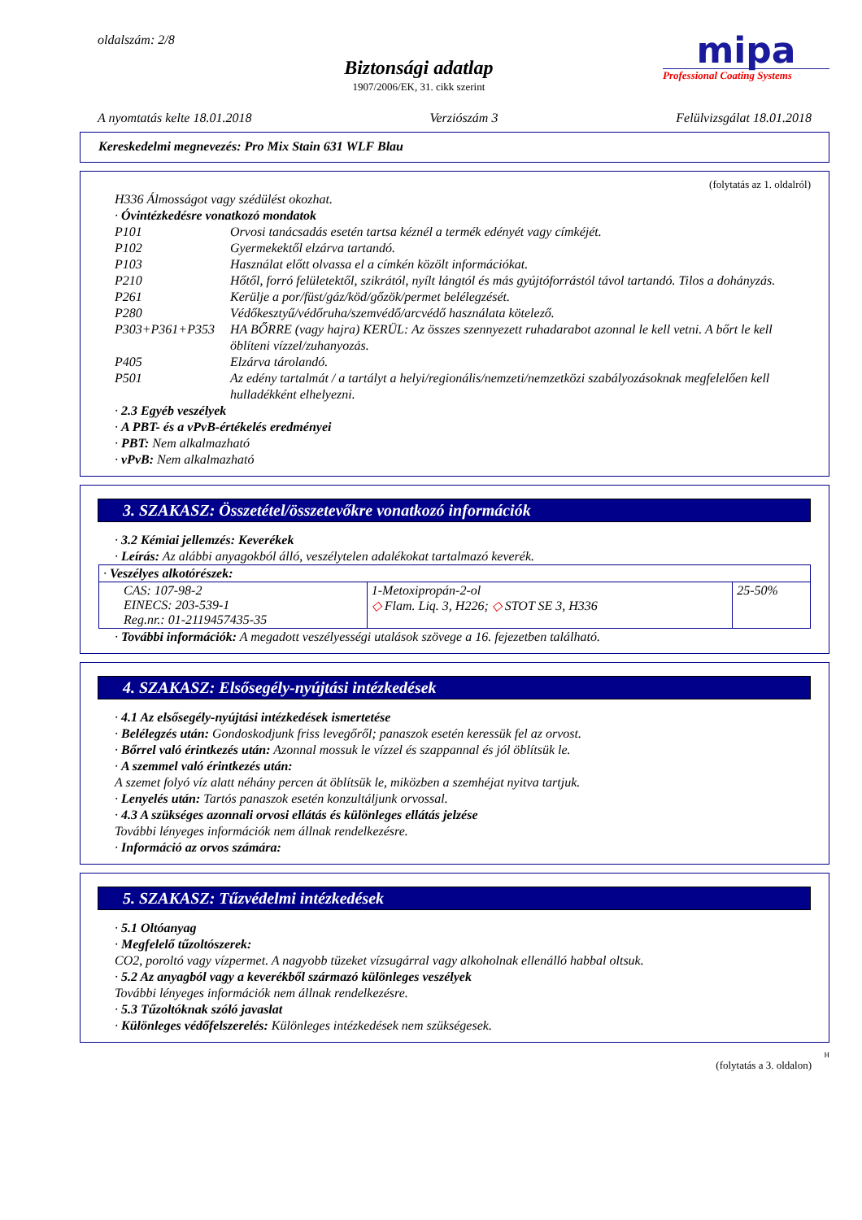oldalszám: 2/8
Biztonsági adatlap
1907/2006/EK, 31. cikk szerint
mipa
Professional Coating Systems
A nyomtatás kelte 18.01.2018 Verziószám 3 Felülvizsgálat 18.01.2018
Kereskedelmi megnevezés: Pro Mix Stain 631 WLF Blau
(folytatás az 1. oldalról)
H336 Álmosságot vagy szédülést okozhat.
· Óvintézkedésre vonatkozó mondatok
P101 Orvosi tanácsadás esetén tartsa kéznél a termék edényét vagy címkéjét.
P102 Gyermekektől elzárva tartandó.
P103 Használat előtt olvassa el a címkén közölt információkat.
P210 Hőtől, forró felületektől, szikrától, nyílt lángtól és más gyújtóforrástól távol tartandó. Tilos a dohányzás.
P261 Kerülje a por/füst/gáz/köd/gőzök/permet belélegzését.
P280 Védőkesztyű/védőruha/szemvédő/arcvédő használata kötelező.
P303+P361+P353 HA BŐRRE (vagy hajra) KERÜL: Az összes szennyezett ruhadarabot azonnal le kell vetni. A bőrt le kell öblíteni vízzel/zuhanyozás.
P405 Elzárva tárolandó.
P501 Az edény tartalmát / a tartályt a helyi/regionális/nemzeti/nemzetközi szabályozásoknak megfelelően kell hulladékként elhelyezni.
· 2.3 Egyéb veszélyek
· A PBT- és a vPvB-értékelés eredményei
· PBT: Nem alkalmazható
· vPvB: Nem alkalmazható
3. SZAKASZ: Összetétel/összetevőkre vonatkozó információk
· 3.2 Kémiai jellemzés: Keverékek
· Leírás: Az alábbi anyagokból álló, veszélytelen adalékokat tartalmazó keverék.
| · Veszélyes alkotórészek: | | |
| CAS: 107-98-2 EINECS: 203-539-1 Reg.nr.: 01-2119457435-35 | 1-Metoxipropán-2-ol ◇ Flam. Liq. 3, H226; ◇ STOT SE 3, H336 | 25-50% |
· További információk: A megadott veszélyességi utalások szövege a 16. fejezetben található.
4. SZAKASZ: Elsősegély-nyújtási intézkedések
· 4.1 Az elsősegély-nyújtási intézkedések ismertetése
· Belélegzés után: Gondoskodjunk friss levegőről; panaszok esetén keressük fel az orvost.
· Bőrrel való érintkezés után: Azonnal mossuk le vízzel és szappannal és jól öblítsük le.
· A szemmel való érintkezés után:
A szemet folyó víz alatt néhány percen át öblítsük le, miközben a szemhéjat nyitva tartjuk.
· Lenyelés után: Tartós panaszok esetén konzultáljunk orvossal.
· 4.3 A szükséges azonnali orvosi ellátás és különleges ellátás jelzése
További lényeges információk nem állnak rendelkezésre.
· Információ az orvos számára:
5. SZAKASZ: Tűzvédelmi intézkedések
· 5.1 Oltóanyag
· Megfelelő tűzoltószerek:
CO2, poroltó vagy vízpermet. A nagyobb tüzeket vízsugárral vagy alkoholnak ellenálló habbal oltsuk.
· 5.2 Az anyagból vagy a keverékből származó különleges veszélyek
További lényeges információk nem állnak rendelkezésre.
· 5.3 Tűzoltóknak szóló javaslat
· Különleges védőfelszerelés: Különleges intézkedések nem szükségesek.
H
(folytatás a 3. oldalon)